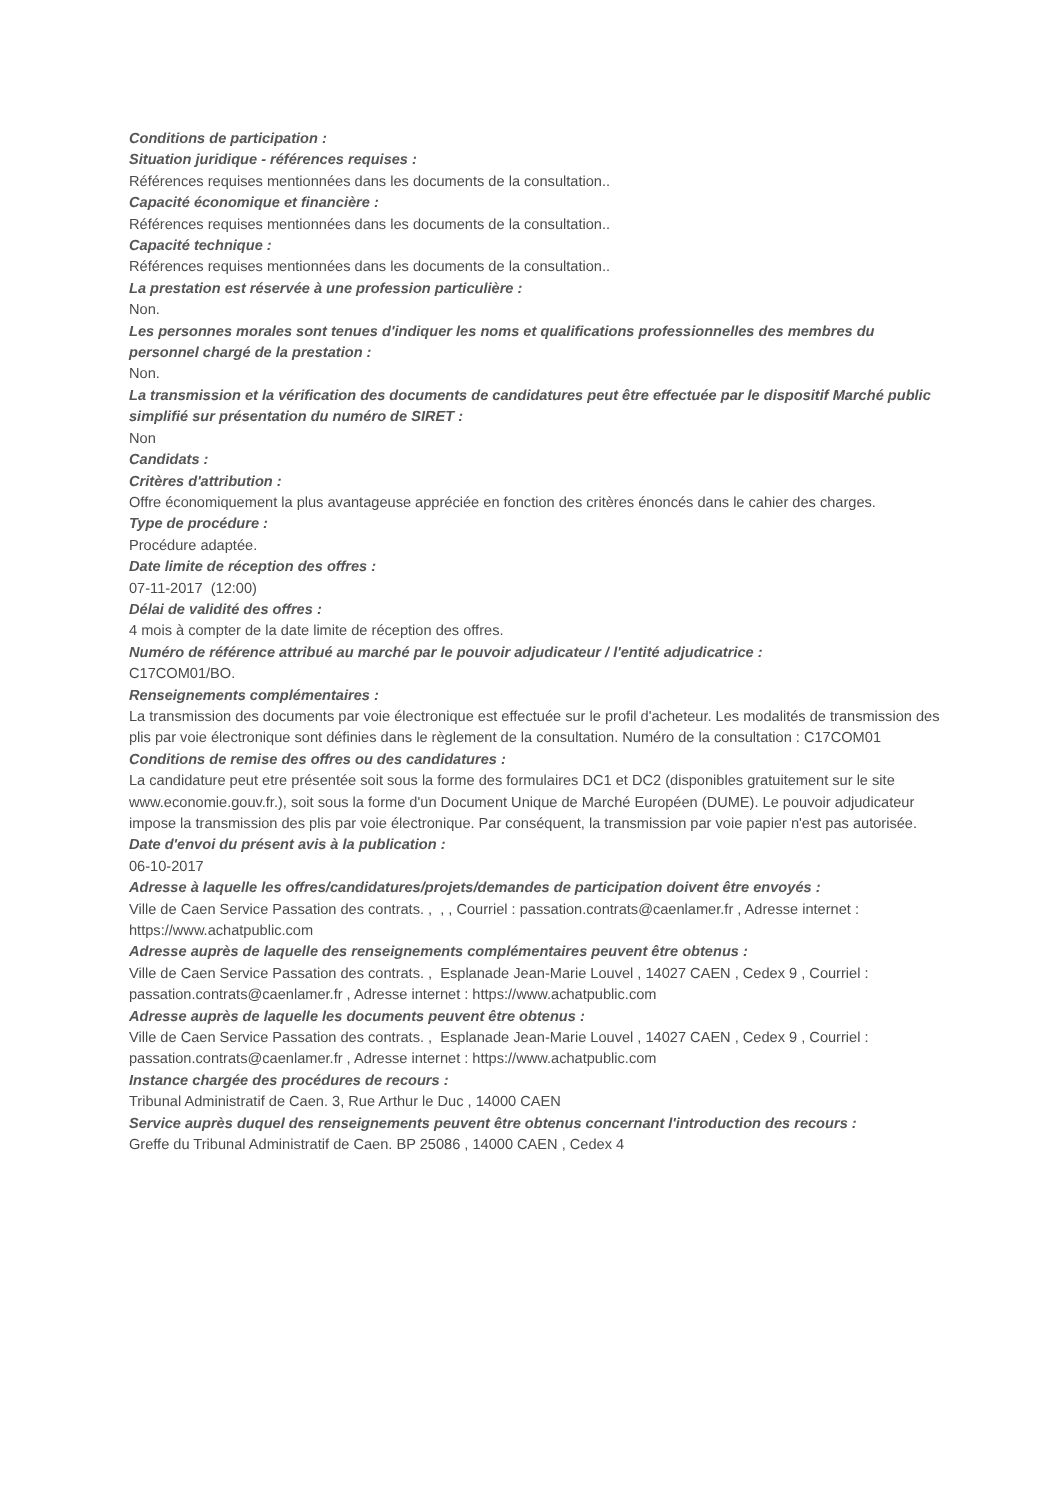Conditions de participation :
Situation juridique - références requises :
Références requises mentionnées dans les documents de la consultation..
Capacité économique et financière :
Références requises mentionnées dans les documents de la consultation..
Capacité technique :
Références requises mentionnées dans les documents de la consultation..
La prestation est réservée à une profession particulière :
Non.
Les personnes morales sont tenues d'indiquer les noms et qualifications professionnelles des membres du personnel chargé de la prestation :
Non.
La transmission et la vérification des documents de candidatures peut être effectuée par le dispositif Marché public simplifié sur présentation du numéro de SIRET :
Non
Candidats :
Critères d'attribution :
Offre économiquement la plus avantageuse appréciée en fonction des critères énoncés dans le cahier des charges.
Type de procédure :
Procédure adaptée.
Date limite de réception des offres :
07-11-2017 (12:00)
Délai de validité des offres :
4 mois à compter de la date limite de réception des offres.
Numéro de référence attribué au marché par le pouvoir adjudicateur / l'entité adjudicatrice :
C17COM01/BO.
Renseignements complémentaires :
La transmission des documents par voie électronique est effectuée sur le profil d'acheteur. Les modalités de transmission des plis par voie électronique sont définies dans le règlement de la consultation. Numéro de la consultation : C17COM01
Conditions de remise des offres ou des candidatures :
La candidature peut etre présentée soit sous la forme des formulaires DC1 et DC2 (disponibles gratuitement sur le site www.economie.gouv.fr.), soit sous la forme d'un Document Unique de Marché Européen (DUME). Le pouvoir adjudicateur impose la transmission des plis par voie électronique. Par conséquent, la transmission par voie papier n'est pas autorisée.
Date d'envoi du présent avis à la publication :
06-10-2017
Adresse à laquelle les offres/candidatures/projets/demandes de participation doivent être envoyés :
Ville de Caen Service Passation des contrats. , , , Courriel : passation.contrats@caenlamer.fr , Adresse internet : https://www.achatpublic.com
Adresse auprès de laquelle des renseignements complémentaires peuvent être obtenus :
Ville de Caen Service Passation des contrats. , Esplanade Jean-Marie Louvel , 14027 CAEN , Cedex 9 , Courriel : passation.contrats@caenlamer.fr , Adresse internet : https://www.achatpublic.com
Adresse auprès de laquelle les documents peuvent être obtenus :
Ville de Caen Service Passation des contrats. , Esplanade Jean-Marie Louvel , 14027 CAEN , Cedex 9 , Courriel : passation.contrats@caenlamer.fr , Adresse internet : https://www.achatpublic.com
Instance chargée des procédures de recours :
Tribunal Administratif de Caen. 3, Rue Arthur le Duc , 14000 CAEN
Service auprès duquel des renseignements peuvent être obtenus concernant l'introduction des recours :
Greffe du Tribunal Administratif de Caen. BP 25086 , 14000 CAEN , Cedex 4